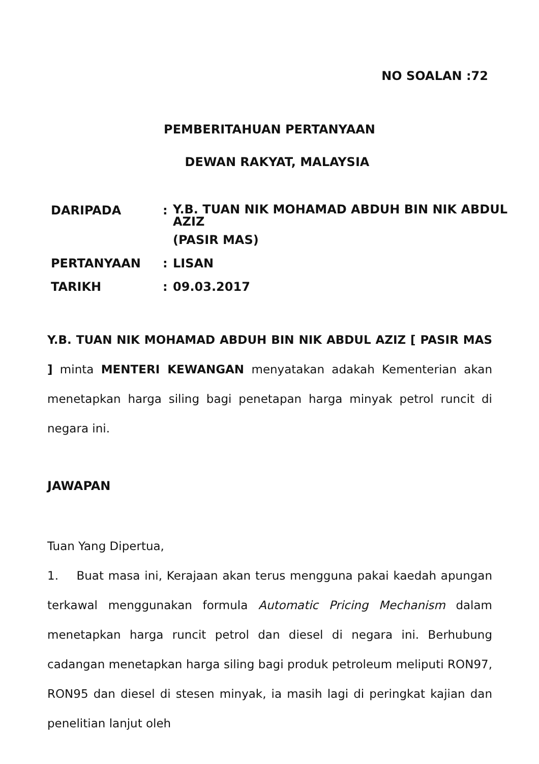NO SOALAN :72
PEMBERITAHUAN PERTANYAAN
DEWAN RAKYAT, MALAYSIA
| DARIPADA | : | Y.B. TUAN NIK MOHAMAD ABDUH BIN NIK ABDUL AZIZ (PASIR MAS) |
| PERTANYAAN | : | LISAN |
| TARIKH | : | 09.03.2017 |
Y.B. TUAN NIK MOHAMAD ABDUH BIN NIK ABDUL AZIZ [ PASIR MAS ] minta MENTERI KEWANGAN menyatakan adakah Kementerian akan menetapkan harga siling bagi penetapan harga minyak petrol runcit di negara ini.
JAWAPAN
Tuan Yang Dipertua,
1. Buat masa ini, Kerajaan akan terus mengguna pakai kaedah apungan terkawal menggunakan formula Automatic Pricing Mechanism dalam menetapkan harga runcit petrol dan diesel di negara ini. Berhubung cadangan menetapkan harga siling bagi produk petroleum meliputi RON97, RON95 dan diesel di stesen minyak, ia masih lagi di peringkat kajian dan penelitian lanjut oleh